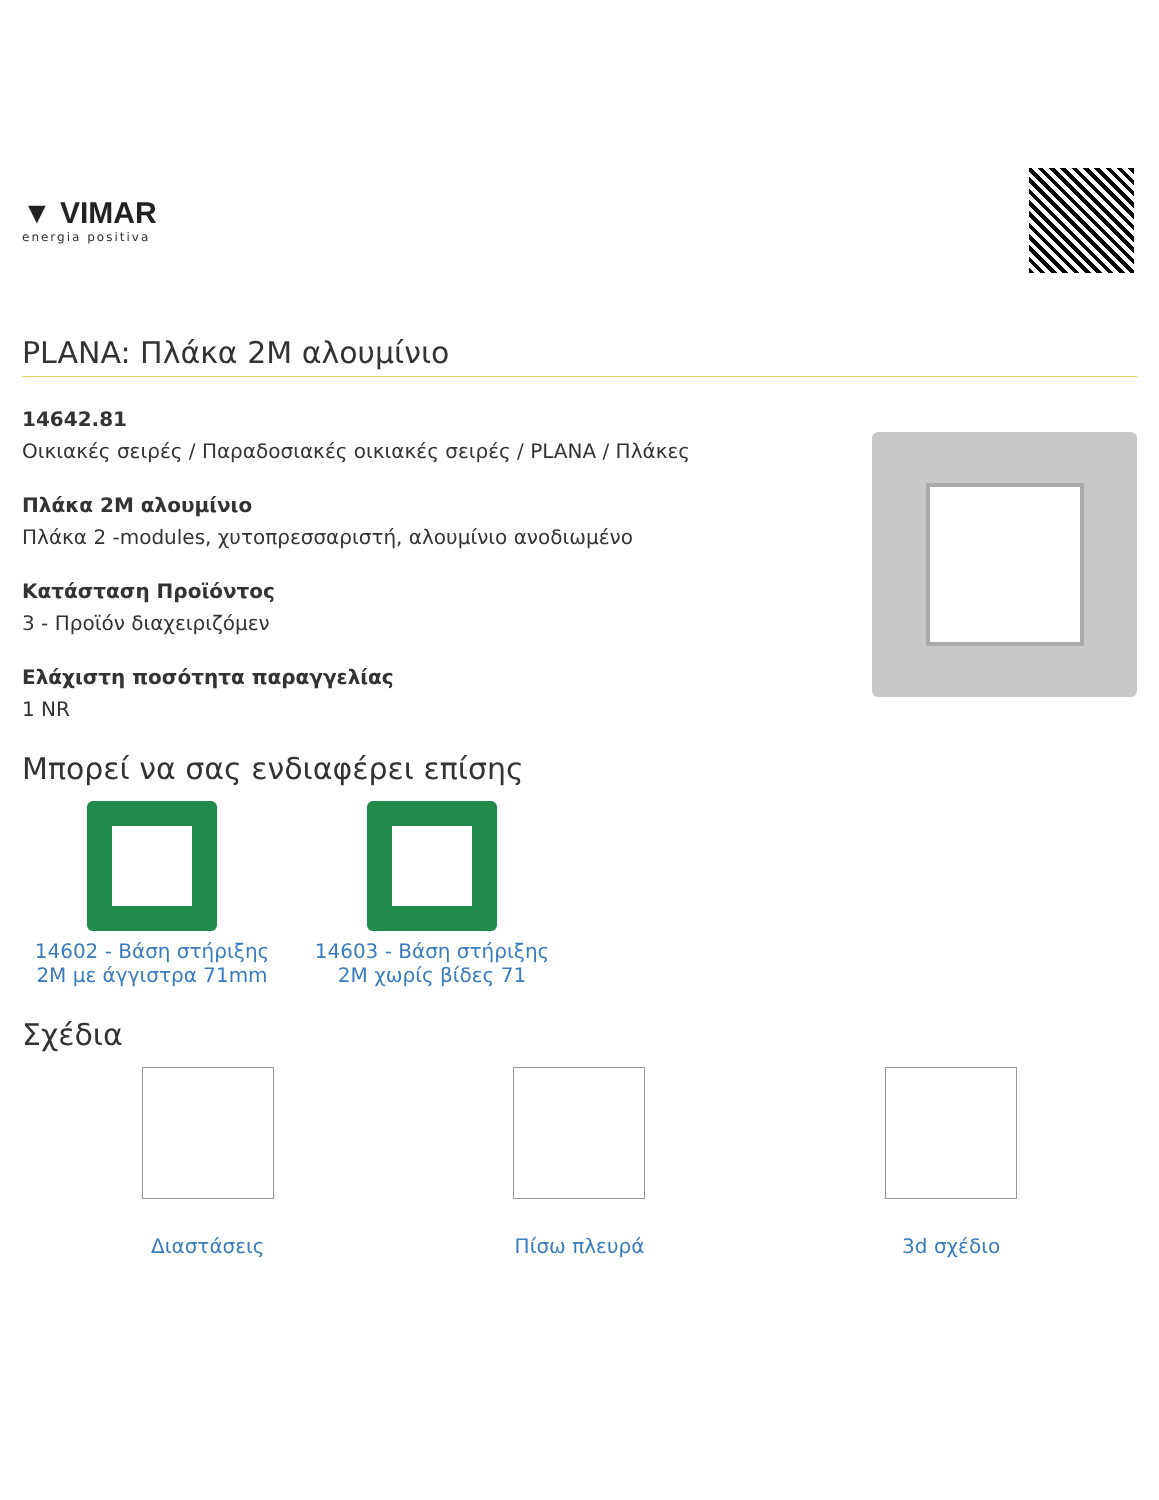▼ VIMAR
energia positiva
PLANA: Πλάκα 2M αλουμίνιο
14642.81
Οικιακές σειρές / Παραδοσιακές οικιακές σειρές / PLANA / Πλάκες
Πλάκα 2M αλουμίνιο
Πλάκα 2 -modules, χυτοπρεσσαριστή, αλουμίνιο ανοδιωμένο
Κατάσταση Προϊόντος
3 - Προϊόν διαχειριζόμεν
Ελάχιστη ποσότητα παραγγελίας
1 NR
Μπορεί να σας ενδιαφέρει επίσης
14602 - Βάση στήριξης 2M με άγγιστρα 71mm
14603 - Βάση στήριξης 2M χωρίς βίδες 71
Σχέδια
Διαστάσεις Πίσω πλευρά 3d σχέδιο